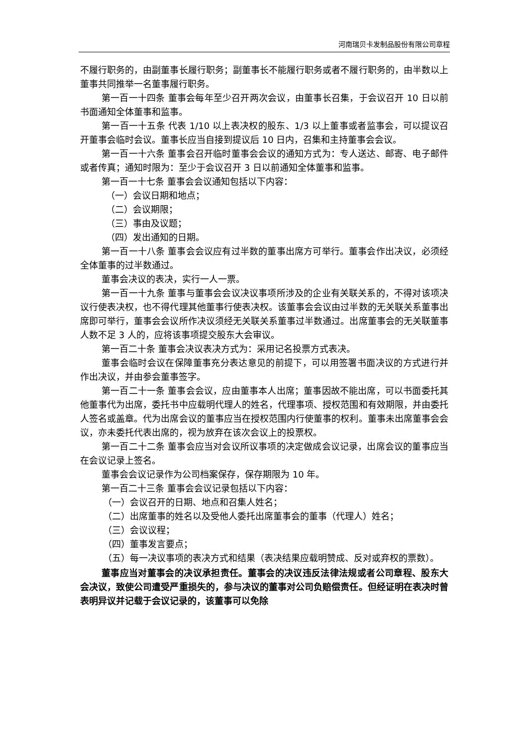河南瑞贝卡发制品股份有限公司章程
不履行职务的，由副董事长履行职务；副董事长不能履行职务或者不履行职务的，由半数以上董事共同推举一名董事履行职务。
第一百一十四条 董事会每年至少召开两次会议，由董事长召集，于会议召开 10 日以前书面通知全体董事和监事。
第一百一十五条 代表 1/10 以上表决权的股东、1/3 以上董事或者监事会，可以提议召开董事会临时会议。董事长应当自接到提议后 10 日内，召集和主持董事会会议。
第一百一十六条 董事会召开临时董事会会议的通知方式为：专人送达、邮寄、电子邮件或者传真；通知时限为：至少于会议召开 3 日以前通知全体董事和监事。
第一百一十七条 董事会会议通知包括以下内容：
（一）会议日期和地点；
（二）会议期限；
（三）事由及议题；
（四）发出通知的日期。
第一百一十八条 董事会会议应有过半数的董事出席方可举行。董事会作出决议，必须经全体董事的过半数通过。
董事会决议的表决，实行一人一票。
第一百一十九条 董事与董事会会议决议事项所涉及的企业有关联关系的，不得对该项决议行使表决权，也不得代理其他董事行使表决权。该董事会会议由过半数的无关联关系董事出席即可举行，董事会会议所作决议须经无关联关系董事过半数通过。出席董事会的无关联董事人数不足 3 人的，应将该事项提交股东大会审议。
第一百二十条 董事会决议表决方式为：采用记名投票方式表决。
董事会临时会议在保障董事充分表达意见的前提下，可以用签署书面决议的方式进行并作出决议，并由参会董事签字。
第一百二十一条 董事会会议，应由董事本人出席；董事因故不能出席，可以书面委托其他董事代为出席，委托书中应载明代理人的姓名，代理事项、授权范围和有效期限，并由委托人签名或盖章。代为出席会议的董事应当在授权范围内行使董事的权利。董事未出席董事会会议，亦未委托代表出席的，视为放弃在该次会议上的投票权。
第一百二十二条 董事会应当对会议所议事项的决定做成会议记录，出席会议的董事应当在会议记录上签名。
董事会会议记录作为公司档案保存，保存期限为 10 年。
第一百二十三条 董事会会议记录包括以下内容：
（一）会议召开的日期、地点和召集人姓名；
（二）出席董事的姓名以及受他人委托出席董事会的董事（代理人）姓名；
（三）会议议程；
（四）董事发言要点；
（五）每一决议事项的表决方式和结果（表决结果应载明赞成、反对或弃权的票数）。
董事应当对董事会的决议承担责任。董事会的决议违反法律法规或者公司章程、股东大会决议，致使公司遭受严重损失的，参与决议的董事对公司负赔偿责任。但经证明在表决时曾表明异议并记载于会议记录的，该董事可以免除